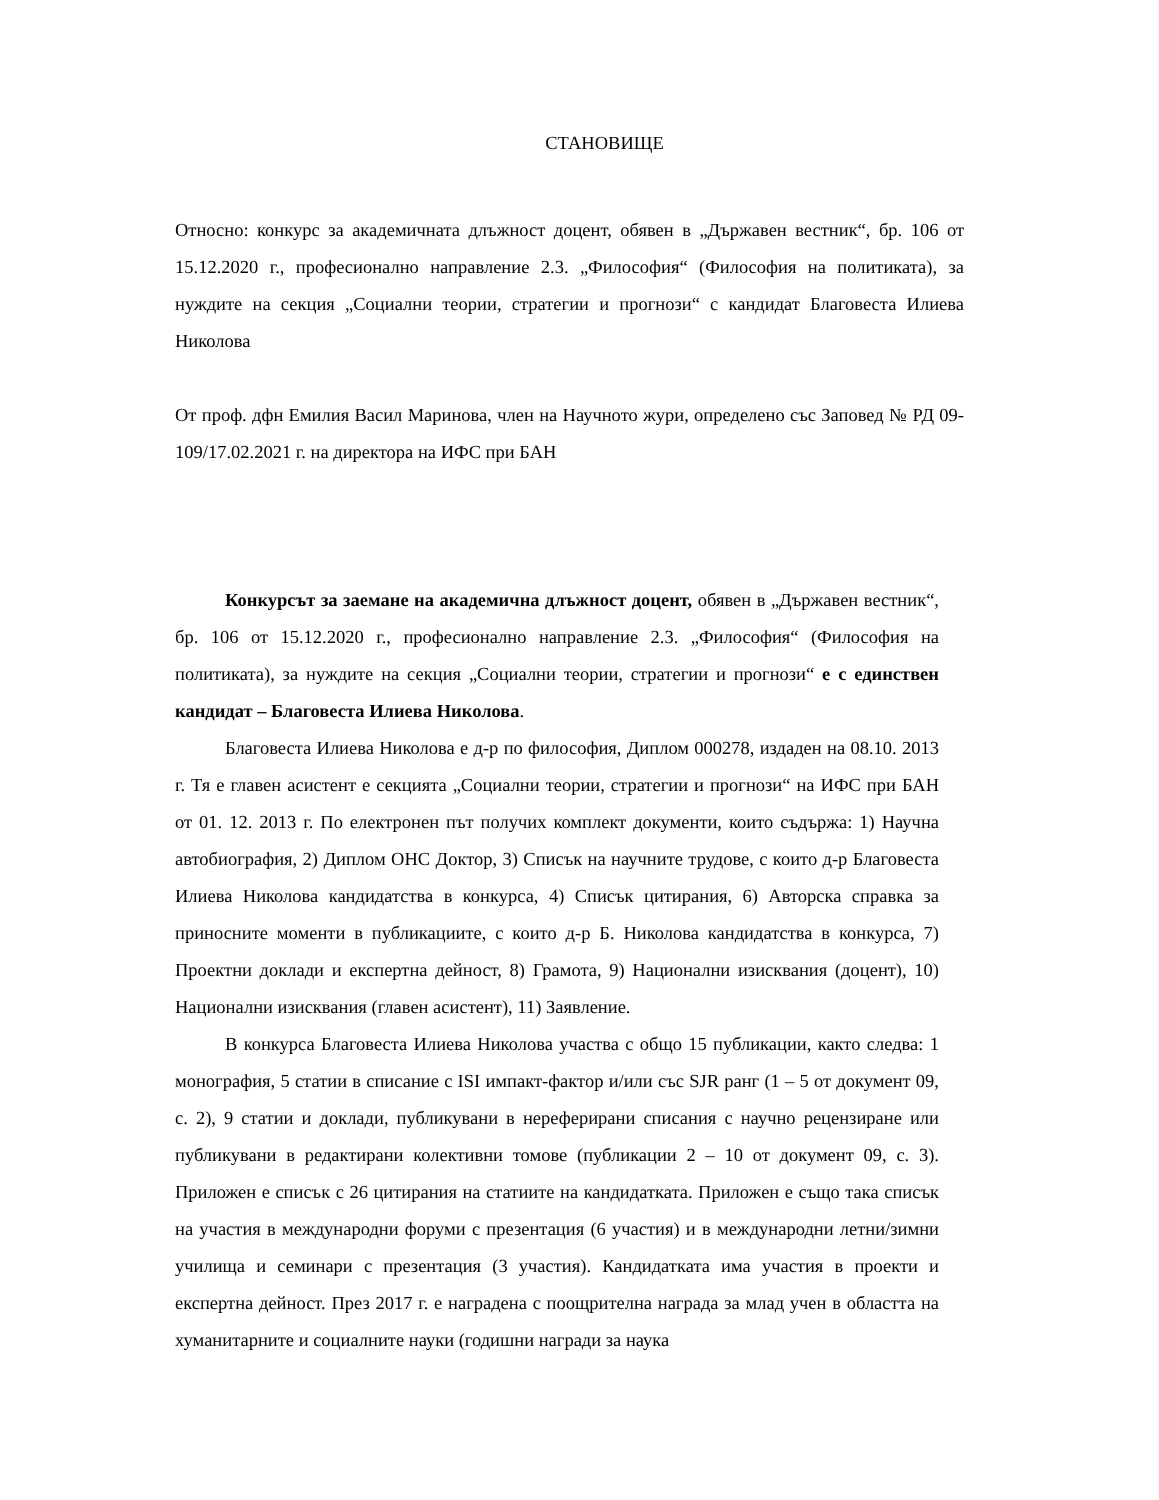СТАНОВИЩЕ
Относно: конкурс за академичната длъжност доцент, обявен в „Държавен вестник“, бр. 106 от 15.12.2020 г., професионално направление 2.3. „Философия“ (Философия на политиката), за нуждите на секция „Социални теории, стратегии и прогнози“ с кандидат Благовеста Илиева Николова
От проф. дфн Емилия Васил Маринова, член на Научното жури, определено със Заповед № РД 09-109/17.02.2021 г. на директора на ИФС при БАН
Конкурсът за заемане на академична длъжност доцент, обявен в „Държавен вестник“, бр. 106 от 15.12.2020 г., професионално направление 2.3. „Философия“ (Философия на политиката), за нуждите на секция „Социални теории, стратегии и прогнози“ е с единствен кандидат – Благовеста Илиева Николова.
Благовеста Илиева Николова е д-р по философия, Диплом 000278, издаден на 08.10. 2013 г. Тя е главен асистент е секцията „Социални теории, стратегии и прогнози“ на ИФС при БАН от 01. 12. 2013 г. По електронен път получих комплект документи, които съдържа: 1) Научна автобиография, 2) Диплом ОНС Доктор, 3) Списък на научните трудове, с които д-р Благовеста Илиева Николова кандидатства в конкурса, 4) Списък цитирания, 6) Авторска справка за приносните моменти в публикациите, с които д-р Б. Николова кандидатства в конкурса, 7) Проектни доклади и експертна дейност, 8) Грамота, 9) Национални изисквания (доцент), 10) Национални изисквания (главен асистент), 11) Заявление.
В конкурса Благовеста Илиева Николова участва с общо 15 публикации, както следва: 1 монография, 5 статии в списание с ISI импакт-фактор и/или със SJR ранг (1 – 5 от документ 09, с. 2), 9 статии и доклади, публикувани в нереферирани списания с научно рецензиране или публикувани в редактирани колективни томове (публикации 2 – 10 от документ 09, с. 3). Приложен е списък с 26 цитирания на статиите на кандидатката. Приложен е също така списък на участия в международни форуми с презентация (6 участия) и в международни летни/зимни училища и семинари с презентация (3 участия). Кандидатката има участия в проекти и експертна дейност. През 2017 г. е наградена с поощрителна награда за млад учен в областта на хуманитарните и социалните науки (годишни награди за наука